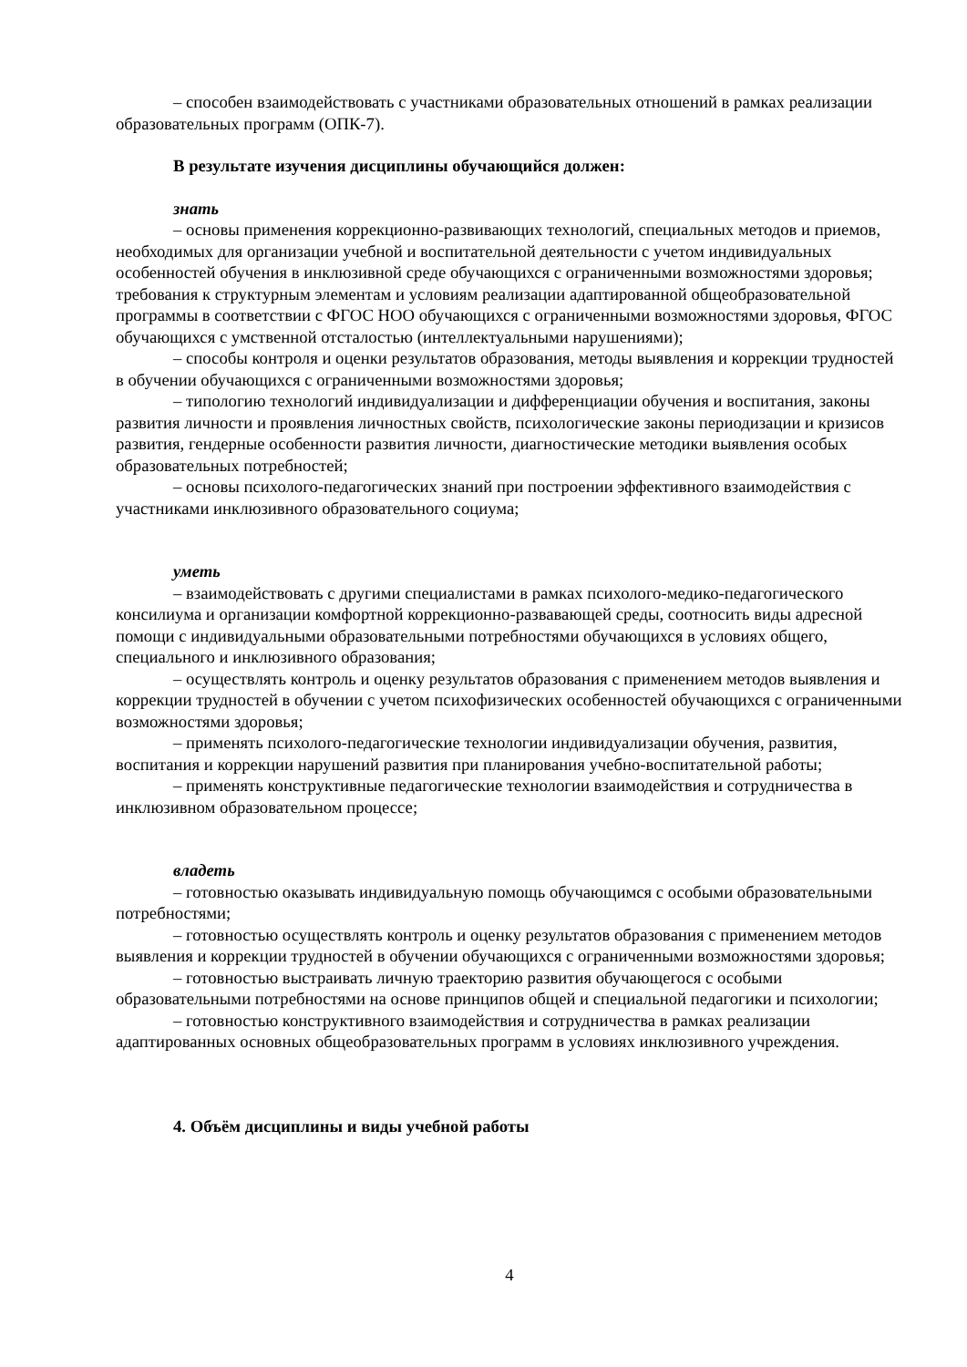– способен взаимодействовать с участниками образовательных отношений в рамках реализации образовательных программ (ОПК-7).
В результате изучения дисциплины обучающийся должен:
знать
– основы применения коррекционно-развивающих технологий, специальных методов и приемов, необходимых для организации учебной и воспитательной деятельности с учетом индивидуальных особенностей обучения в инклюзивной среде обучающихся с ограниченными возможностями здоровья; требования к структурным элементам и условиям реализации адаптированной общеобразовательной программы в соответствии с ФГОС НОО обучающихся с ограниченными возможностями здоровья, ФГОС обучающихся с умственной отсталостью (интеллектуальными нарушениями);
– способы контроля и оценки результатов образования, методы выявления и коррекции трудностей в обучении обучающихся с ограниченными возможностями здоровья;
– типологию технологий индивидуализации и дифференциации обучения и воспитания, законы развития личности и проявления личностных свойств, психологические законы периодизации и кризисов развития, гендерные особенности развития личности, диагностические методики выявления особых образовательных потребностей;
– основы психолого-педагогических знаний при построении эффективного взаимодействия с участниками инклюзивного образовательного социума;
уметь
– взаимодействовать с другими специалистами в рамках психолого-медико-педагогического консилиума и организации комфортной коррекционно-развавающей среды, соотносить виды адресной помощи с индивидуальными образовательными потребностями обучающихся в условиях общего, специального и инклюзивного образования;
– осуществлять контроль и оценку результатов образования с применением методов выявления и коррекции трудностей в обучении с учетом психофизических особенностей обучающихся с ограниченными возможностями здоровья;
– применять психолого-педагогические технологии индивидуализации обучения, развития, воспитания и коррекции нарушений развития при планирования учебно-воспитательной работы;
– применять конструктивные педагогические технологии взаимодействия и сотрудничества в инклюзивном образовательном процессе;
владеть
– готовностью оказывать индивидуальную помощь обучающимся с особыми образовательными потребностями;
– готовностью осуществлять контроль и оценку результатов образования с применением методов выявления и коррекции трудностей в обучении обучающихся с ограниченными возможностями здоровья;
– готовностью выстраивать личную траекторию развития обучающегося с особыми образовательными потребностями на основе принципов общей и специальной педагогики и психологии;
– готовностью конструктивного взаимодействия и сотрудничества в рамках реализации адаптированных основных общеобразовательных программ в условиях инклюзивного учреждения.
4. Объём дисциплины и виды учебной работы
4